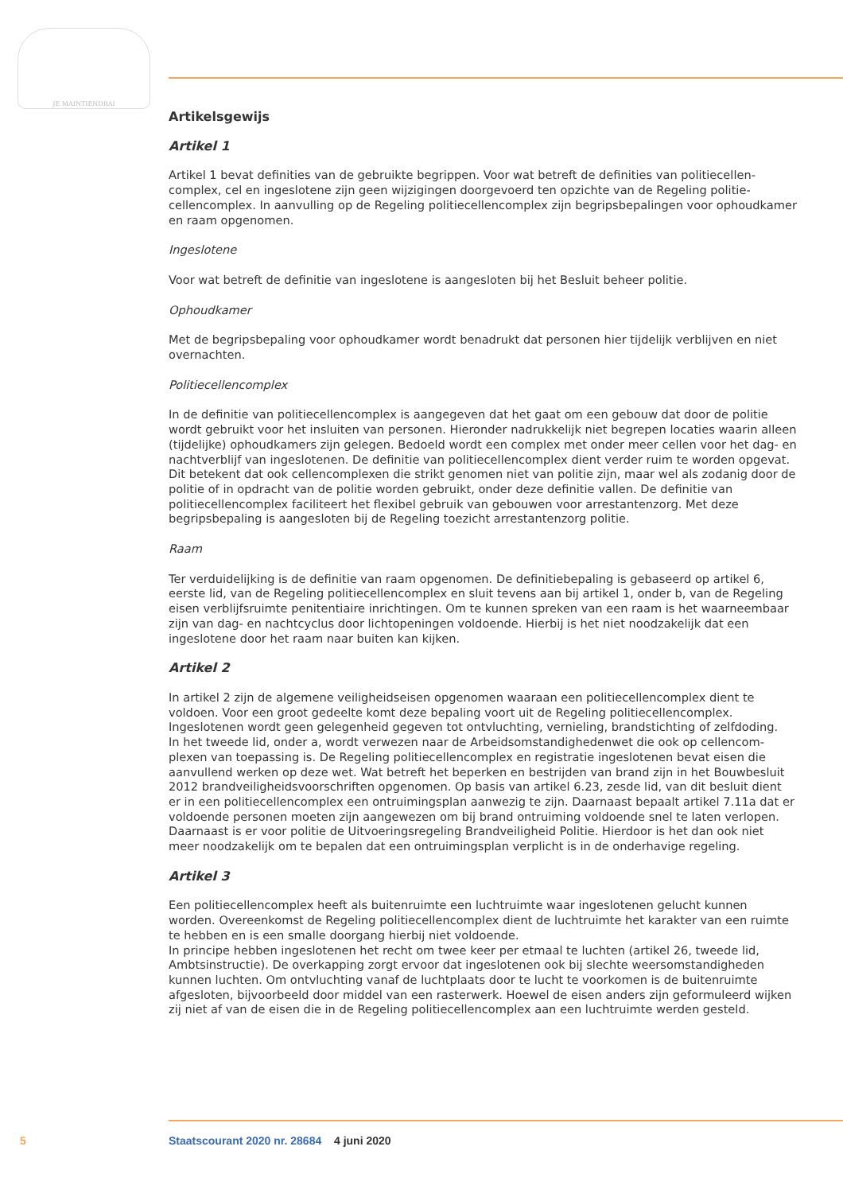JE MAINTIENDRAI
Artikelsgewijs
Artikel 1
Artikel 1 bevat definities van de gebruikte begrippen. Voor wat betreft de definities van politiecellen­complex, cel en ingeslotene zijn geen wijzigingen doorgevoerd ten opzichte van de Regeling politie­cellencomplex. In aanvulling op de Regeling politiecellencomplex zijn begripsbepalingen voor ophoudkamer en raam opgenomen.
Ingeslotene
Voor wat betreft de definitie van ingeslotene is aangesloten bij het Besluit beheer politie.
Ophoudkamer
Met de begripsbepaling voor ophoudkamer wordt benadrukt dat personen hier tijdelijk verblijven en niet overnachten.
Politiecellencomplex
In de definitie van politiecellencomplex is aangegeven dat het gaat om een gebouw dat door de politie wordt gebruikt voor het insluiten van personen. Hieronder nadrukkelijk niet begrepen locaties waarin alleen (tijdelijke) ophoudkamers zijn gelegen. Bedoeld wordt een complex met onder meer cellen voor het dag- en nachtverblijf van ingeslotenen. De definitie van politiecellencomplex dient verder ruim te worden opgevat. Dit betekent dat ook cellencomplexen die strikt genomen niet van politie zijn, maar wel als zodanig door de politie of in opdracht van de politie worden gebruikt, onder deze definitie vallen. De definitie van politiecellencomplex faciliteert het flexibel gebruik van gebouwen voor arrestantenzorg. Met deze begripsbepaling is aangesloten bij de Regeling toezicht arrestantenzorg politie.
Raam
Ter verduidelijking is de definitie van raam opgenomen. De definitiebepaling is gebaseerd op artikel 6, eerste lid, van de Regeling politiecellencomplex en sluit tevens aan bij artikel 1, onder b, van de Regeling eisen verblijfsruimte penitentiaire inrichtingen. Om te kunnen spreken van een raam is het waarneembaar zijn van dag- en nachtcyclus door lichtopeningen voldoende. Hierbij is het niet noodzakelijk dat een ingeslotene door het raam naar buiten kan kijken.
Artikel 2
In artikel 2 zijn de algemene veiligheidseisen opgenomen waaraan een politiecellencomplex dient te voldoen. Voor een groot gedeelte komt deze bepaling voort uit de Regeling politiecellencomplex. Ingeslotenen wordt geen gelegenheid gegeven tot ontvluchting, vernieling, brandstichting of zelfdoding.
In het tweede lid, onder a, wordt verwezen naar de Arbeidsomstandighedenwet die ook op cellencom­plexen van toepassing is. De Regeling politiecellencomplex en registratie ingeslotenen bevat eisen die aanvullend werken op deze wet. Wat betreft het beperken en bestrijden van brand zijn in het Bouwbe­sluit 2012 brandveiligheidsvoorschriften opgenomen. Op basis van artikel 6.23, zesde lid, van dit besluit dient er in een politiecellencomplex een ontruimingsplan aanwezig te zijn. Daarnaast bepaalt artikel 7.11a dat er voldoende personen moeten zijn aangewezen om bij brand ontruiming voldoende snel te laten verlopen. Daarnaast is er voor politie de Uitvoeringsregeling Brandveiligheid Politie. Hierdoor is het dan ook niet meer noodzakelijk om te bepalen dat een ontruimingsplan verplicht is in de onderhavige regeling.
Artikel 3
Een politiecellencomplex heeft als buitenruimte een luchtruimte waar ingeslotenen gelucht kunnen worden. Overeenkomst de Regeling politiecellencomplex dient de luchtruimte het karakter van een ruimte te hebben en is een smalle doorgang hierbij niet voldoende.
In principe hebben ingeslotenen het recht om twee keer per etmaal te luchten (artikel 26, tweede lid, Ambtsinstructie). De overkapping zorgt ervoor dat ingeslotenen ook bij slechte weersomstandigheden kunnen luchten. Om ontvluchting vanaf de luchtplaats door te lucht te voorkomen is de buitenruimte afgesloten, bijvoorbeeld door middel van een rasterwerk. Hoewel de eisen anders zijn geformuleerd wijken zij niet af van de eisen die in de Regeling politiecellencomplex aan een luchtruimte werden gesteld.
5 Staatscourant 2020 nr. 28684 4 juni 2020